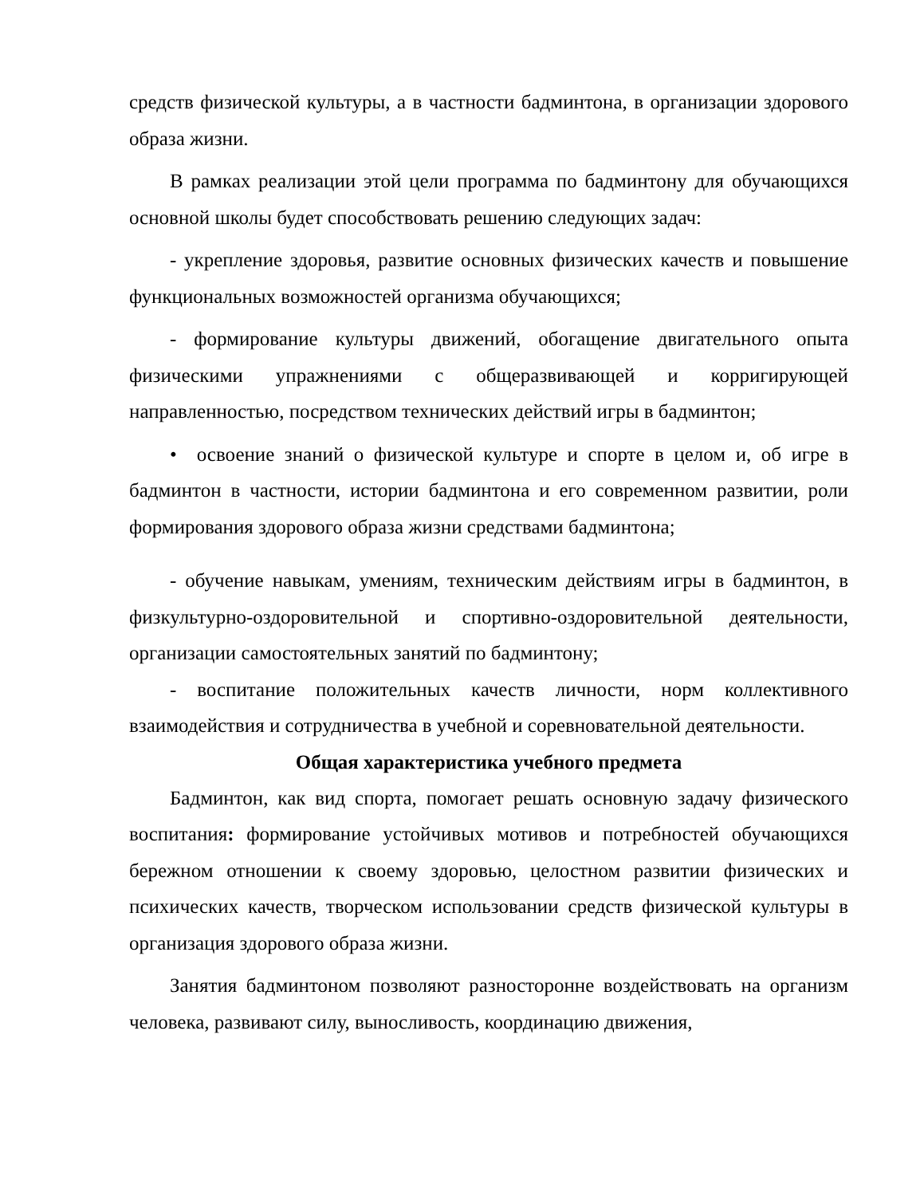средств физической культуры, а в частности бадминтона, в организации здорового образа жизни.
В рамках реализации этой цели программа по бадминтону для обучающихся основной школы будет способствовать решению следующих задач:
- укрепление здоровья, развитие основных физических качеств и повышение функциональных возможностей организма обучающихся;
- формирование культуры движений, обогащение двигательного опыта физическими упражнениями с общеразвивающей и корригирующей направленностью, посредством технических действий игры в бадминтон;
• освоение знаний о физической культуре и спорте в целом и, об игре в бадминтон в частности, истории бадминтона и его современном развитии, роли формирования здорового образа жизни средствами бадминтона;
- обучение навыкам, умениям, техническим действиям игры в бадминтон, в физкультурно-оздоровительной и спортивно-оздоровительной деятельности, организации самостоятельных занятий по бадминтону;
- воспитание положительных качеств личности, норм коллективного взаимодействия и сотрудничества в учебной и соревновательной деятельности.
Общая характеристика учебного предмета
Бадминтон, как вид спорта, помогает решать основную задачу физического воспитания: формирование устойчивых мотивов и потребностей обучающихся бережном отношении к своему здоровью, целостном развитии физических и психических качеств, творческом использовании средств физической культуры в организация здорового образа жизни.
Занятия бадминтоном позволяют разносторонне воздействовать на организм человека, развивают силу, выносливость, координацию движения,